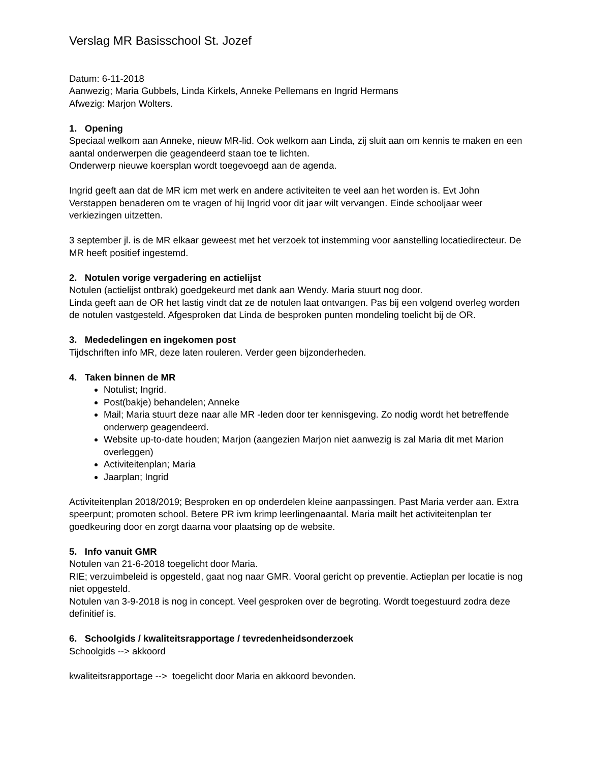Verslag MR Basisschool St. Jozef
Datum: 6-11-2018
Aanwezig; Maria Gubbels, Linda Kirkels, Anneke Pellemans en Ingrid Hermans
Afwezig: Marjon Wolters.
1. Opening
Speciaal welkom aan Anneke, nieuw MR-lid. Ook welkom aan Linda, zij sluit aan om kennis te maken en een aantal onderwerpen die geagendeerd staan toe te lichten.
Onderwerp nieuwe koersplan wordt toegevoegd aan de agenda.
Ingrid geeft aan dat de MR icm met werk en andere activiteiten te veel aan het worden is. Evt John Verstappen benaderen om te vragen of hij Ingrid voor dit jaar wilt vervangen. Einde schooljaar weer verkiezingen uitzetten.
3 september jl. is de MR elkaar geweest met het verzoek tot instemming voor aanstelling locatiedirecteur. De MR heeft positief ingestemd.
2. Notulen vorige vergadering en actielijst
Notulen (actielijst ontbrak) goedgekeurd met dank aan Wendy. Maria stuurt nog door.
Linda geeft aan de OR het lastig vindt dat ze de notulen laat ontvangen. Pas bij een volgend overleg worden de notulen vastgesteld. Afgesproken dat Linda de besproken punten mondeling toelicht bij de OR.
3. Mededelingen en ingekomen post
Tijdschriften info MR, deze laten rouleren. Verder geen bijzonderheden.
4. Taken binnen de MR
Notulist; Ingrid.
Post(bakje) behandelen; Anneke
Mail; Maria stuurt deze naar alle MR -leden door ter kennisgeving. Zo nodig wordt het betreffende onderwerp geagendeerd.
Website up-to-date houden; Marjon (aangezien Marjon niet aanwezig is zal Maria dit met Marion overleggen)
Activiteitenplan; Maria
Jaarplan; Ingrid
Activiteitenplan 2018/2019; Besproken en op onderdelen kleine aanpassingen. Past Maria verder aan. Extra speerpunt; promoten school. Betere PR ivm krimp leerlingenaantal. Maria mailt het activiteitenplan ter goedkeuring door en zorgt daarna voor plaatsing op de website.
5. Info vanuit GMR
Notulen van 21-6-2018 toegelicht door Maria.
RIE; verzuimbeleid is opgesteld, gaat nog naar GMR. Vooral gericht op preventie. Actieplan per locatie is nog niet opgesteld.
Notulen van 3-9-2018 is nog in concept. Veel gesproken over de begroting. Wordt toegestuurd zodra deze definitief is.
6. Schoolgids / kwaliteitsrapportage / tevredenheidsonderzoek
Schoolgids --> akkoord
kwaliteitsrapportage --> toegelicht door Maria en akkoord bevonden.